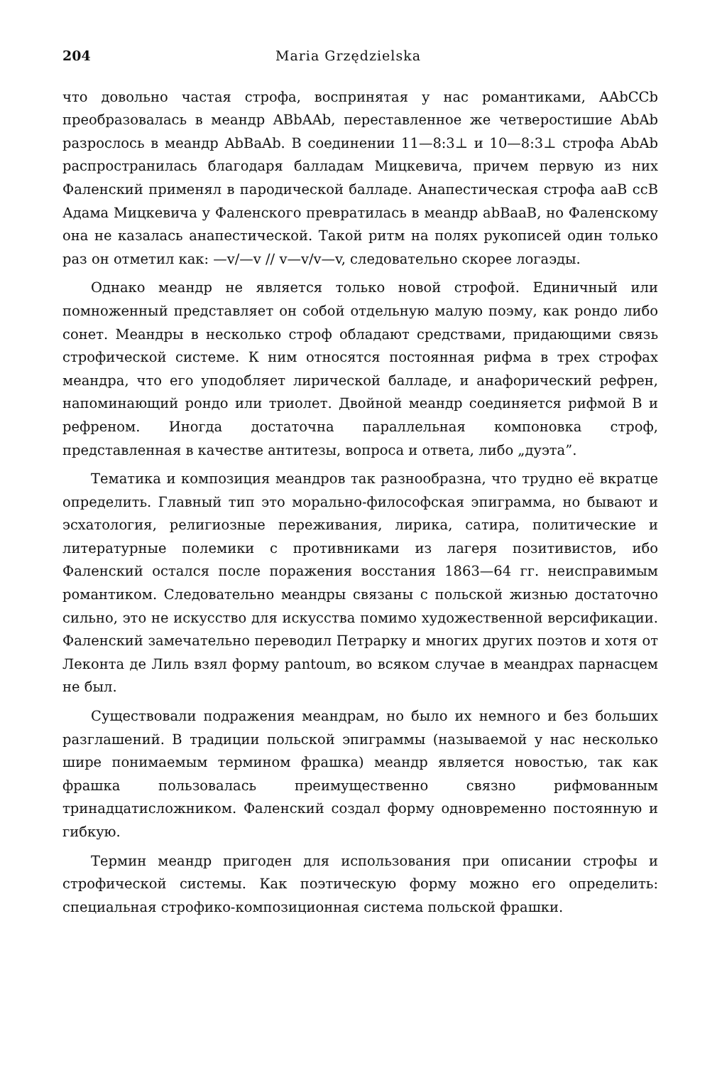204 Maria Grzędzielska
что довольно частая строфа, воспринятая у нас романтиками, AAbCCb преобразовалась в меандр ABbAAb, переставленное же четверостишие AbAb разрослось в меандр AbBaAb. В соединении 11—8:3⊥ и 10—8:3⊥ строфа AbAb распространилась благодаря балладам Мицкевича, причем первую из них Фаленский применял в пародической балладе. Анапестическая строфа aaB ccB Адама Мицкевича у Фаленского превратилась в меандр abBaaB, но Фаленскому она не казалась анапестической. Такой ритм на полях рукописей один только раз он отметил как: —v/—v // v—v/v—v, следовательно скорее логаэды.
Однако меандр не является только новой строфой. Единичный или помноженный представляет он собой отдельную малую поэму, как рондо либо сонет. Меандры в несколько строф обладают средствами, придающими связь строфической системе. К ним относятся постоянная рифма в трех строфах меандра, что его уподобляет лирической балладе, и анафорический рефрен, напоминающий рондо или триолет. Двойной меандр соединяется рифмой B и рефреном. Иногда достаточна параллельная компоновка строф, представленная в качестве антитезы, вопроса и ответа, либо „дуэта”.
Тематика и композиция меандров так разнообразна, что трудно её вкратце определить. Главный тип это морально-философская эпиграмма, но бывают и эсхатология, религиозные переживания, лирика, сатира, политические и литературные полемики с противниками из лагеря позитивистов, ибо Фаленский остался после поражения восстания 1863—64 гг. неисправимым романтиком. Следовательно меандры связаны с польской жизнью достаточно сильно, это не искусство для искусства помимо художественной версификации. Фаленский замечательно переводил Петрарку и многих других поэтов и хотя от Леконта де Лиль взял форму pantoum, во всяком случае в меандрах парнасцем не был.
Существовали подражения меандрам, но было их немного и без больших разглашений. В традиции польской эпиграммы (называемой у нас несколько шире понимаемым термином фрашка) меандр является новостью, так как фрашка пользовалась преимущественно связно рифмованным тринадцатисложником. Фаленский создал форму одновременно постоянную и гибкую.
Термин меандр пригоден для использования при описании строфы и строфической системы. Как поэтическую форму можно его определить: специальная строфико-композиционная система польской фрашки.